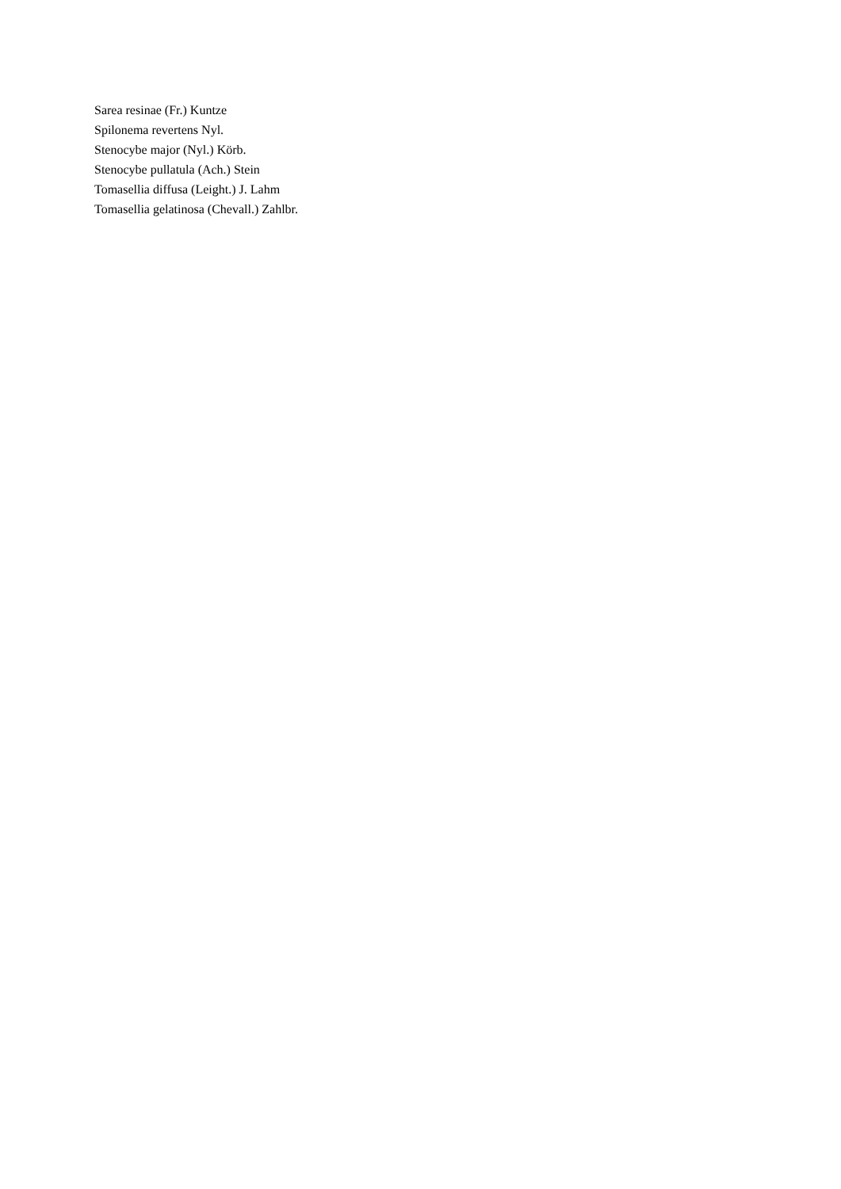Sarea resinae (Fr.) Kuntze
Spilonema revertens Nyl.
Stenocybe major (Nyl.) Körb.
Stenocybe pullatula (Ach.) Stein
Tomasellia diffusa (Leight.) J. Lahm
Tomasellia gelatinosa (Chevall.) Zahlbr.